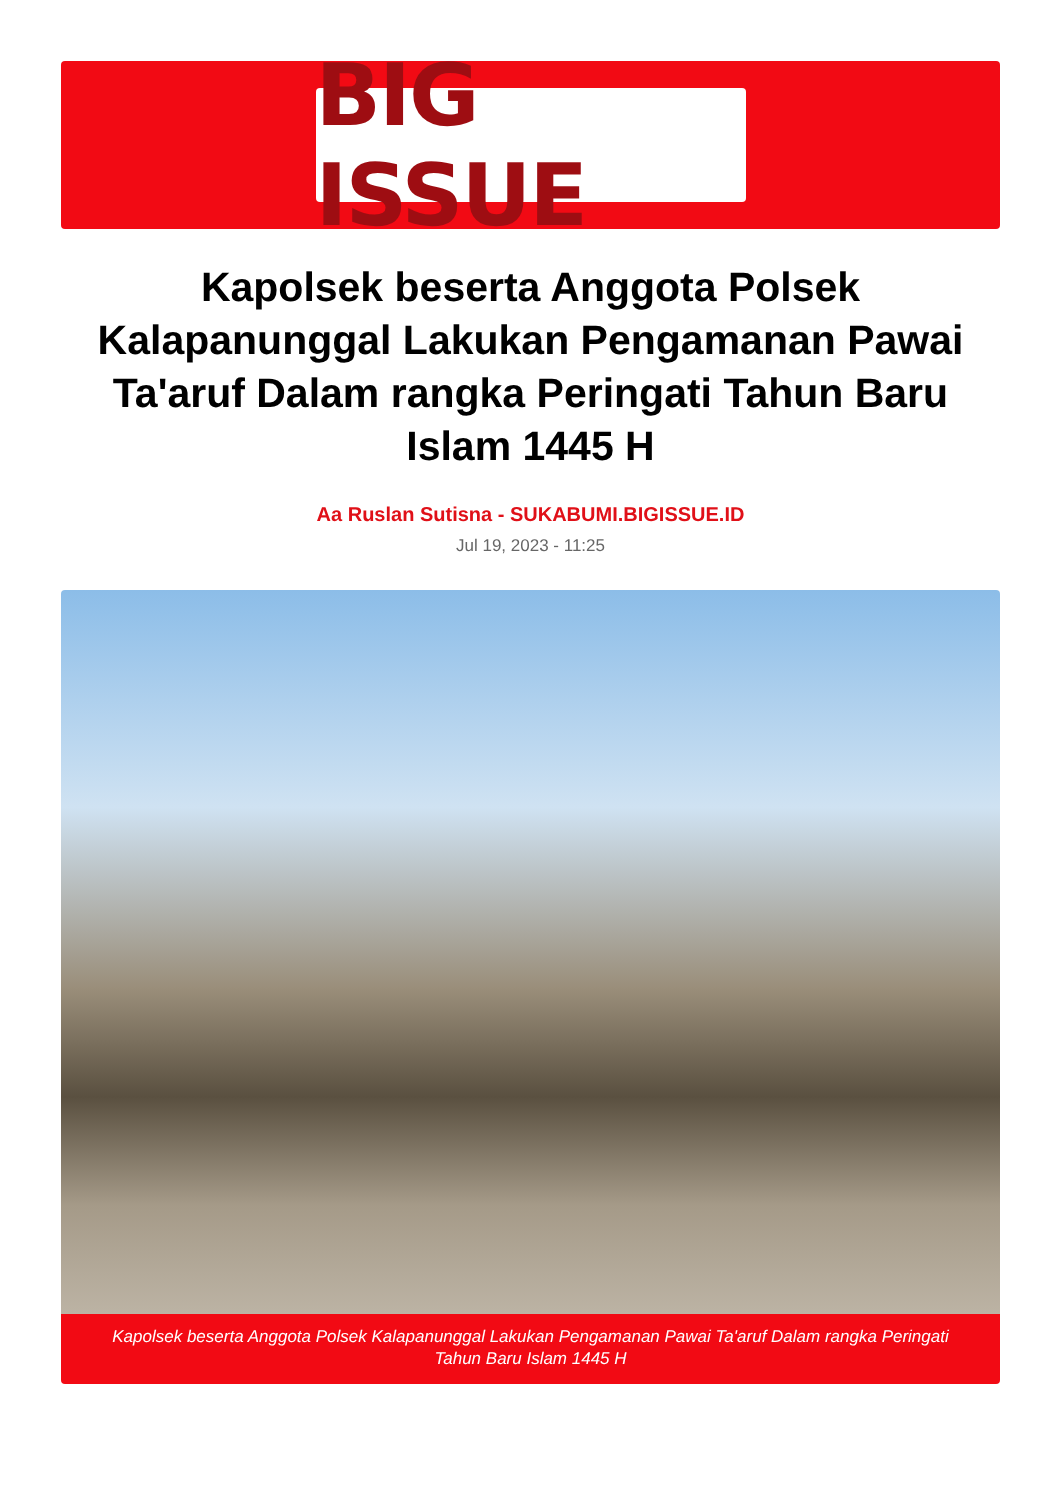BIG ISSUE
Kapolsek beserta Anggota Polsek Kalapanunggal Lakukan Pengamanan Pawai Ta'aruf Dalam rangka Peringati Tahun Baru Islam 1445 H
Aa Ruslan Sutisna - SUKABUMI.BIGISSUE.ID
Jul 19, 2023 - 11:25
Kapolsek beserta Anggota Polsek Kalapanunggal Lakukan Pengamanan Pawai Ta'aruf Dalam rangka Peringati Tahun Baru Islam 1445 H